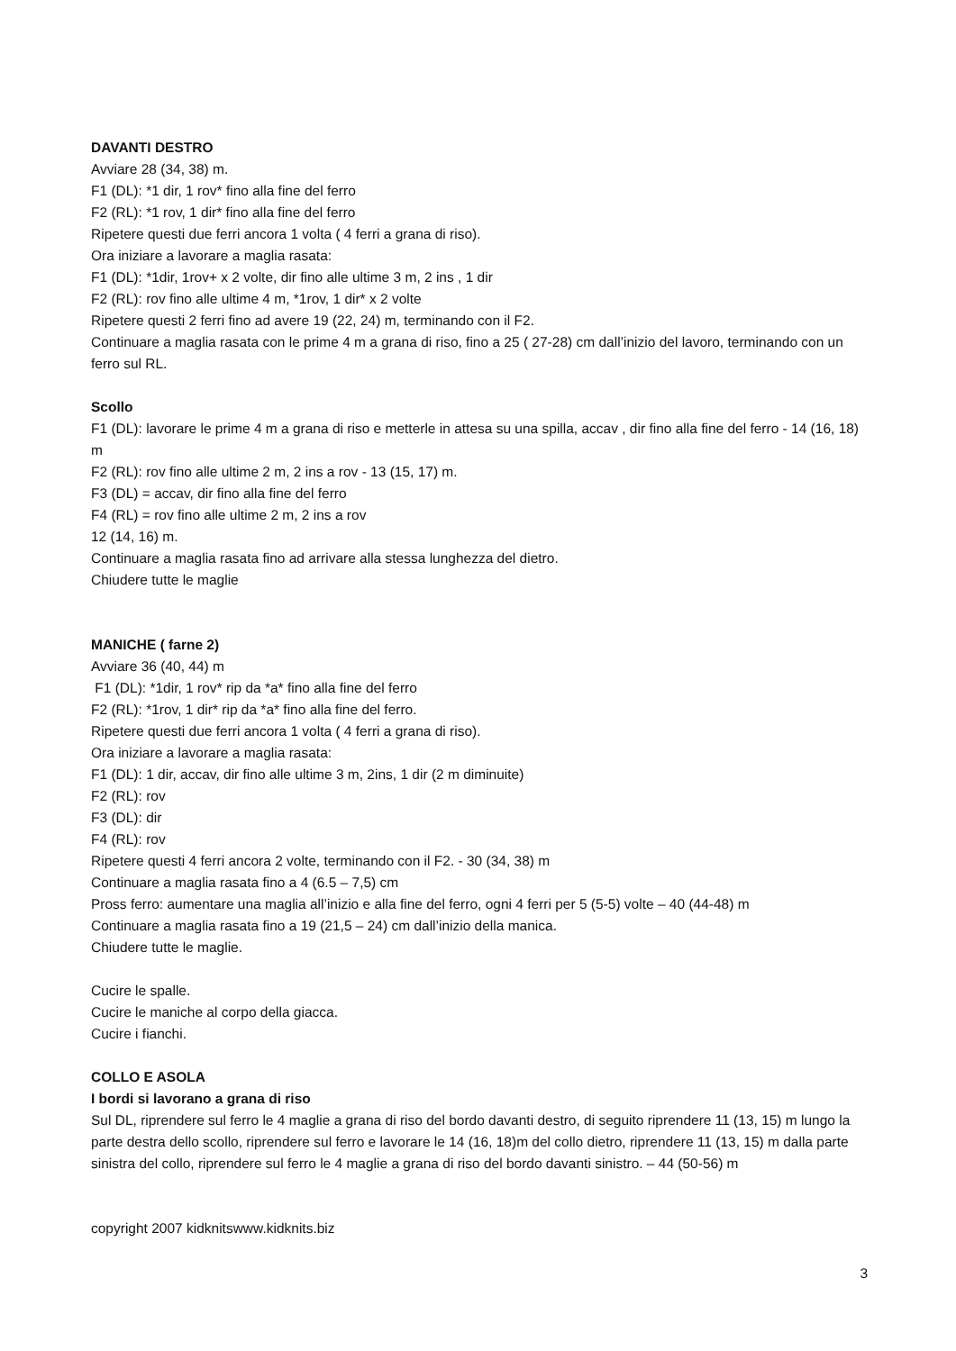DAVANTI DESTRO
Avviare 28 (34, 38) m.
F1 (DL): *1 dir, 1 rov* fino alla fine del ferro
F2 (RL): *1 rov, 1 dir* fino alla fine del ferro
Ripetere questi due ferri ancora 1 volta ( 4 ferri a grana di riso).
Ora iniziare a lavorare a maglia rasata:
F1 (DL): *1dir, 1rov+ x 2 volte, dir fino alle ultime 3 m, 2 ins , 1 dir
F2 (RL): rov fino alle ultime 4 m, *1rov, 1 dir* x 2 volte
Ripetere questi 2 ferri fino ad avere 19 (22, 24) m, terminando con il F2.
Continuare a maglia rasata con le prime 4 m a grana di riso, fino a 25 ( 27-28) cm dall’inizio del lavoro, terminando con un ferro sul RL.
Scollo
F1 (DL): lavorare le prime 4 m a grana di riso e metterle in attesa su una spilla, accav , dir fino alla fine del ferro - 14 (16, 18) m
F2 (RL): rov fino alle ultime 2 m, 2 ins a rov - 13 (15, 17) m.
F3 (DL) = accav, dir fino alla fine del ferro
F4 (RL) = rov fino alle ultime 2 m, 2 ins a rov
12 (14, 16) m.
Continuare a maglia rasata fino ad arrivare alla stessa lunghezza del dietro.
Chiudere tutte le maglie
MANICHE ( farne 2)
Avviare 36 (40, 44) m
F1 (DL): *1dir, 1 rov* rip da *a* fino alla fine del ferro
F2 (RL): *1rov, 1 dir* rip da *a* fino alla fine del ferro.
Ripetere questi due ferri ancora 1 volta ( 4 ferri a grana di riso).
Ora iniziare a lavorare a maglia rasata:
F1 (DL): 1 dir, accav, dir fino alle ultime 3 m, 2ins, 1 dir (2 m diminuite)
F2 (RL): rov
F3 (DL): dir
F4 (RL): rov
Ripetere questi 4 ferri ancora 2 volte, terminando con il F2. - 30 (34, 38) m
Continuare a maglia rasata fino a 4 (6.5 – 7,5) cm
Pross ferro: aumentare una maglia all’inizio e alla fine del ferro, ogni 4 ferri per 5 (5-5) volte – 40 (44-48) m
Continuare a maglia rasata fino a 19 (21,5 – 24) cm dall’inizio della manica.
Chiudere tutte le maglie.
Cucire le spalle.
Cucire le maniche al corpo della giacca.
Cucire i fianchi.
COLLO E ASOLA
I bordi si lavorano a grana di riso
Sul DL, riprendere sul ferro le 4 maglie a grana di riso del bordo davanti destro, di seguito riprendere 11 (13, 15) m lungo la parte destra dello scollo, riprendere sul ferro e lavorare le 14 (16, 18)m del collo dietro, riprendere 11 (13, 15) m dalla parte sinistra del collo, riprendere sul ferro le 4 maglie a grana di riso del bordo davanti sinistro. – 44 (50-56) m
copyright 2007 kidknitswww.kidknits.biz
3